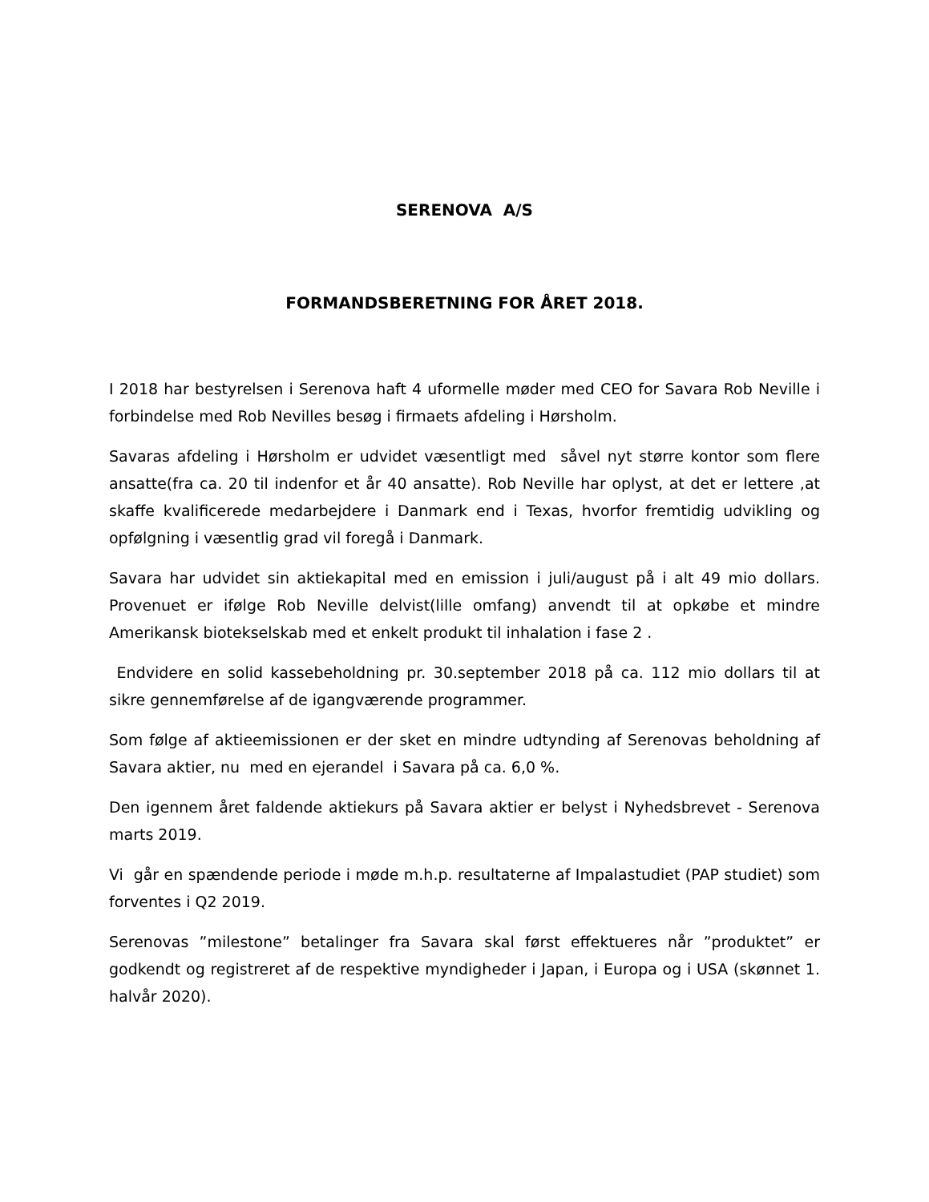SERENOVA A/S
FORMANDSBERETNING FOR ÅRET 2018.
I 2018 har bestyrelsen i Serenova haft 4 uformelle møder med CEO for Savara Rob Neville i forbindelse med Rob Nevilles besøg i firmaets afdeling i Hørsholm.
Savaras afdeling i Hørsholm er udvidet væsentligt med såvel nyt større kontor som flere ansatte(fra ca. 20 til indenfor et år 40 ansatte). Rob Neville har oplyst, at det er lettere ,at skaffe kvalificerede medarbejdere i Danmark end i Texas, hvorfor fremtidig udvikling og opfølgning i væsentlig grad vil foregå i Danmark.
Savara har udvidet sin aktiekapital med en emission i juli/august på i alt 49 mio dollars. Provenuet er ifølge Rob Neville delvist(lille omfang) anvendt til at opkøbe et mindre Amerikansk biotekselskab med et enkelt produkt til inhalation i fase 2 .
Endvidere en solid kassebeholdning pr. 30.september 2018 på ca. 112 mio dollars til at sikre gennemførelse af de igangværende programmer.
Som følge af aktieemissionen er der sket en mindre udtynding af Serenovas beholdning af Savara aktier, nu med en ejerandel i Savara på ca. 6,0 %.
Den igennem året faldende aktiekurs på Savara aktier er belyst i Nyhedsbrevet - Serenova marts 2019.
Vi går en spændende periode i møde m.h.p. resultaterne af Impalastudiet (PAP studiet) som forventes i Q2 2019.
Serenovas ”milestone” betalinger fra Savara skal først effektueres når ”produktet” er godkendt og registreret af de respektive myndigheder i Japan, i Europa og i USA (skønnet 1. halvår 2020).